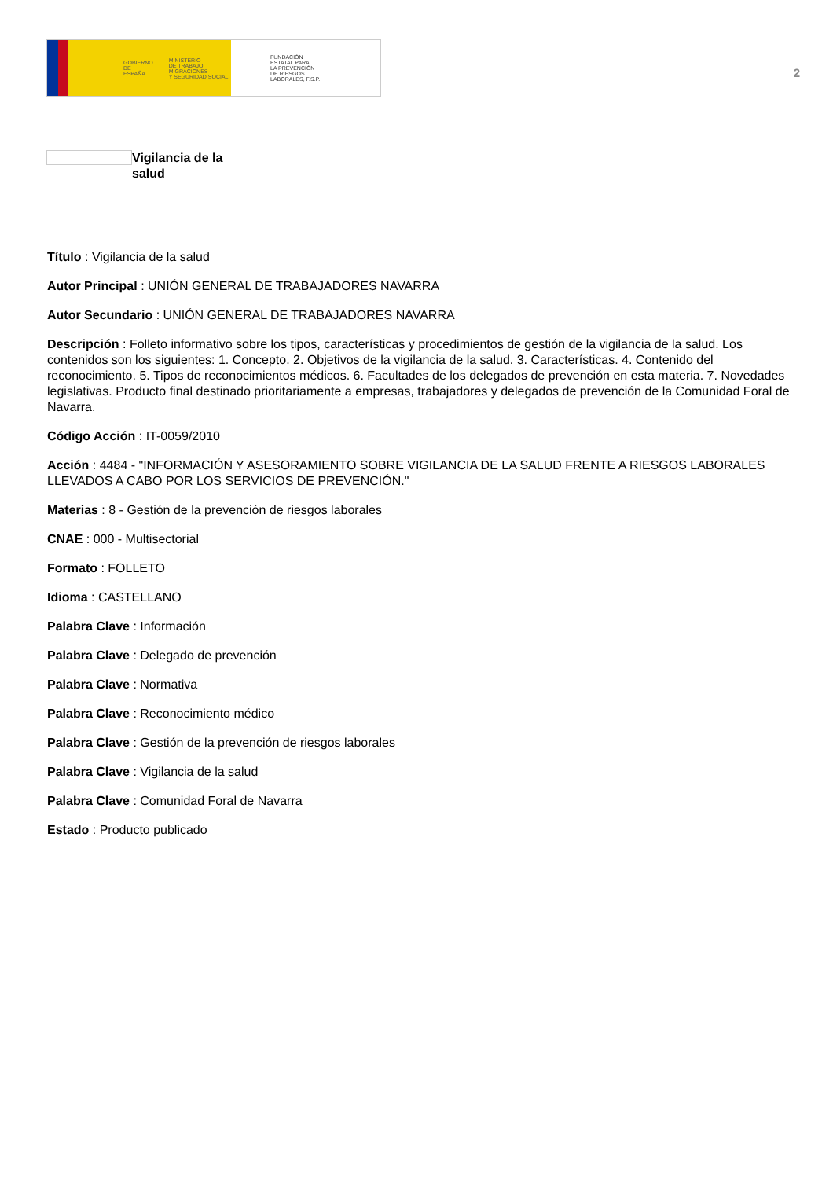GOBIERNO
DE ESPAÑA MINISTERIO
DE TRABAJO, MIGRACIONES
Y SEGURIDAD SOCIAL
FUNDACIÓN
ESTATAL PARA
LA PREVENCIÓN
DE RIESGOS
LABORALES, F.S.P.
2
Vigilancia de la salud
Título : Vigilancia de la salud
Autor Principal : UNIÓN GENERAL DE TRABAJADORES NAVARRA
Autor Secundario : UNIÓN GENERAL DE TRABAJADORES NAVARRA
Descripción : Folleto informativo sobre los tipos, características y procedimientos de gestión de la vigilancia de la salud. Los contenidos son los siguientes: 1. Concepto. 2. Objetivos de la vigilancia de la salud. 3. Características. 4. Contenido del reconocimiento. 5. Tipos de reconocimientos médicos. 6. Facultades de los delegados de prevención en esta materia. 7. Novedades legislativas. Producto final destinado prioritariamente a empresas, trabajadores y delegados de prevención de la Comunidad Foral de Navarra.
Código Acción : IT-0059/2010
Acción : 4484 - "INFORMACIÓN Y ASESORAMIENTO SOBRE VIGILANCIA DE LA SALUD FRENTE A RIESGOS LABORALES LLEVADOS A CABO POR LOS SERVICIOS DE PREVENCIÓN."
Materias : 8 - Gestión de la prevención de riesgos laborales
CNAE : 000 - Multisectorial
Formato : FOLLETO
Idioma : CASTELLANO
Palabra Clave : Información
Palabra Clave : Delegado de prevención
Palabra Clave : Normativa
Palabra Clave : Reconocimiento médico
Palabra Clave : Gestión de la prevención de riesgos laborales
Palabra Clave : Vigilancia de la salud
Palabra Clave : Comunidad Foral de Navarra
Estado : Producto publicado